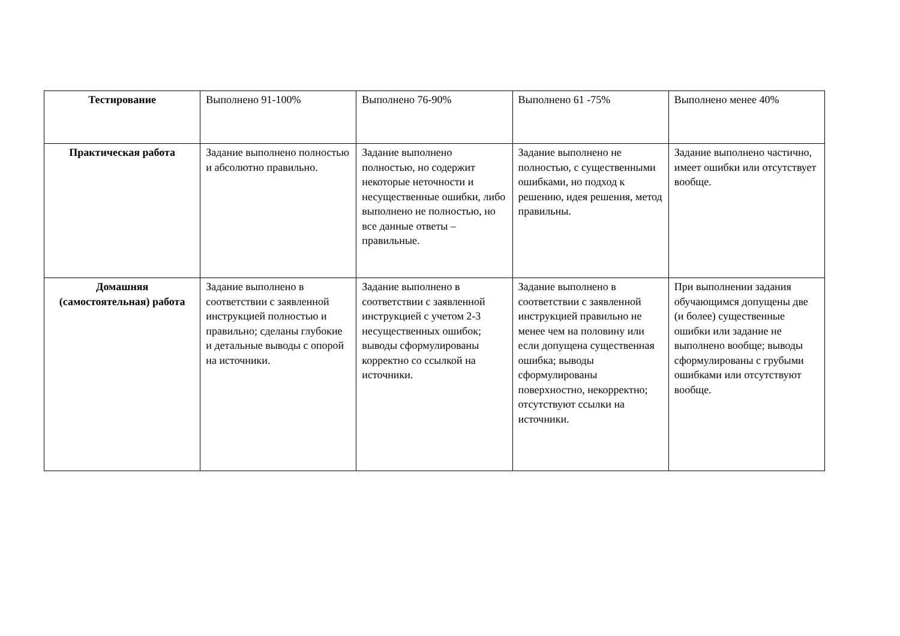| Тестирование | Выполнено 91-100% | Выполнено 76-90% | Выполнено 61 -75% | Выполнено менее 40% |
| Практическая работа | Задание выполнено полностью и абсолютно правильно. | Задание выполнено полностью, но содержит некоторые неточности и несущественные ошибки, либо выполнено не полностью, но все данные ответы – правильные. | Задание выполнено не полностью, с существенными ошибками, но подход к решению, идея решения, метод правильны. | Задание выполнено частично, имеет ошибки или отсутствует вообще. |
| Домашняя (самостоятельная) работа | Задание выполнено в соответствии с заявленной инструкцией полностью и правильно; сделаны глубокие и детальные выводы с опорой на источники. | Задание выполнено в соответствии с заявленной инструкцией с учетом 2-3 несущественных ошибок; выводы сформулированы корректно со ссылкой на источники. | Задание выполнено в соответствии с заявленной инструкцией правильно не менее чем на половину или если допущена существенная ошибка; выводы сформулированы поверхностно, некорректно; отсутствуют ссылки на источники. | При выполнении задания обучающимся допущены две (и более) существенные ошибки или задание не выполнено вообще; выводы сформулированы с грубыми ошибками или отсутствуют вообще. |